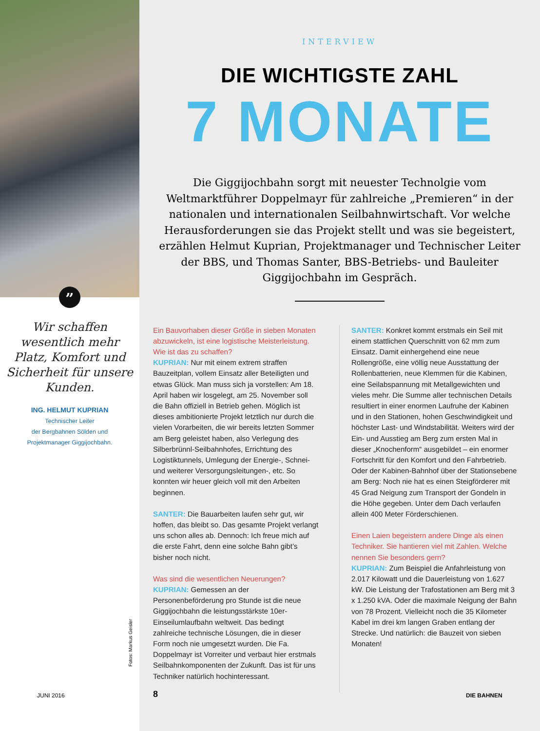”
Wir schaffen wesentlich mehr Platz, Komfort und Sicherheit für unsere Kunden.
ING. HELMUT KUPRIAN
Technischer Leiter
der Bergbahnen Sölden und
Projektmanager Giggijochbahn.
Fotos: Markus Geisler
INTERVIEW
DIE WICHTIGSTE ZAHL
7 MONATE
Die Giggijochbahn sorgt mit neuester Technolgie vom Weltmarktführer Doppelmayr für zahlreiche „Premieren“ in der nationalen und internationalen Seilbahnwirtschaft. Vor welche Herausforderungen sie das Projekt stellt und was sie begeistert, erzählen Helmut Kuprian, Projektmanager und Technischer Leiter der BBS, und Thomas Santer, BBS-Betriebs- und Bauleiter Giggijochbahn im Gespräch.
Ein Bauvorhaben dieser Größe in sieben Monaten abzuwickeln, ist eine logistische Meisterleistung. Wie ist das zu schaffen?
KUPRIAN: Nur mit einem extrem straffen Bauzeitplan, vollem Einsatz aller Beteiligten und etwas Glück. Man muss sich ja vorstellen: Am 18. April haben wir losgelegt, am 25. November soll die Bahn offiziell in Betrieb gehen. Möglich ist dieses ambitionierte Projekt letztlich nur durch die vielen Vorarbeiten, die wir bereits letzten Sommer am Berg geleistet haben, also Verlegung des Silberbrünnl-Seilbahnhofes, Errichtung des Logistiktunnels, Umlegung der Energie-, Schnei- und weiterer Versorgungsleitungen-, etc. So konnten wir heuer gleich voll mit den Arbeiten beginnen.
SANTER: Die Bauarbeiten laufen sehr gut, wir hoffen, das bleibt so. Das gesamte Projekt verlangt uns schon alles ab. Dennoch: Ich freue mich auf die erste Fahrt, denn eine solche Bahn gibt’s bisher noch nicht.
Was sind die wesentlichen Neuerungen?
KUPRIAN: Gemessen an der Personenbeförderung pro Stunde ist die neue Giggijochbahn die leistungsstärkste 10er-Einseilumlaufbahn weltweit. Das bedingt zahlreiche technische Lösungen, die in dieser Form noch nie umgesetzt wurden. Die Fa. Doppelmayr ist Vorreiter und verbaut hier erstmals Seilbahnkomponenten der Zukunft. Das ist für uns Techniker natürlich hochinteressant.
SANTER: Konkret kommt erstmals ein Seil mit einem stattlichen Querschnitt von 62 mm zum Einsatz. Damit einhergehend eine neue Rollengröße, eine völlig neue Ausstattung der Rollenbatterien, neue Klemmen für die Kabinen, eine Seilabspannung mit Metallgewichten und vieles mehr. Die Summe aller technischen Details resultiert in einer enormen Laufruhe der Kabinen und in den Stationen, hohen Geschwindigkeit und höchster Last- und Windstabilität. Weiters wird der Ein- und Ausstieg am Berg zum ersten Mal in dieser „Knochenform“ ausgebildet – ein enormer Fortschritt für den Komfort und den Fahrbetrieb. Oder der Kabinen-Bahnhof über der Stationsebene am Berg: Noch nie hat es einen Steigförderer mit 45 Grad Neigung zum Transport der Gondeln in die Höhe gegeben. Unter dem Dach verlaufen allein 400 Meter Förderschienen.
Einen Laien begeistern andere Dinge als einen Techniker. Sie hantieren viel mit Zahlen. Welche nennen Sie besonders gern?
KUPRIAN: Zum Beispiel die Anfahrleistung von 2.017 Kilowatt und die Dauerleistung von 1.627 kW. Die Leistung der Trafostationen am Berg mit 3 x 1.250 kVA. Oder die maximale Neigung der Bahn von 78 Prozent. Vielleicht noch die 35 Kilometer Kabel im drei km langen Graben entlang der Strecke. Und natürlich: die Bauzeit von sieben Monaten!
JUNI 2016 8 DIE BAHNEN